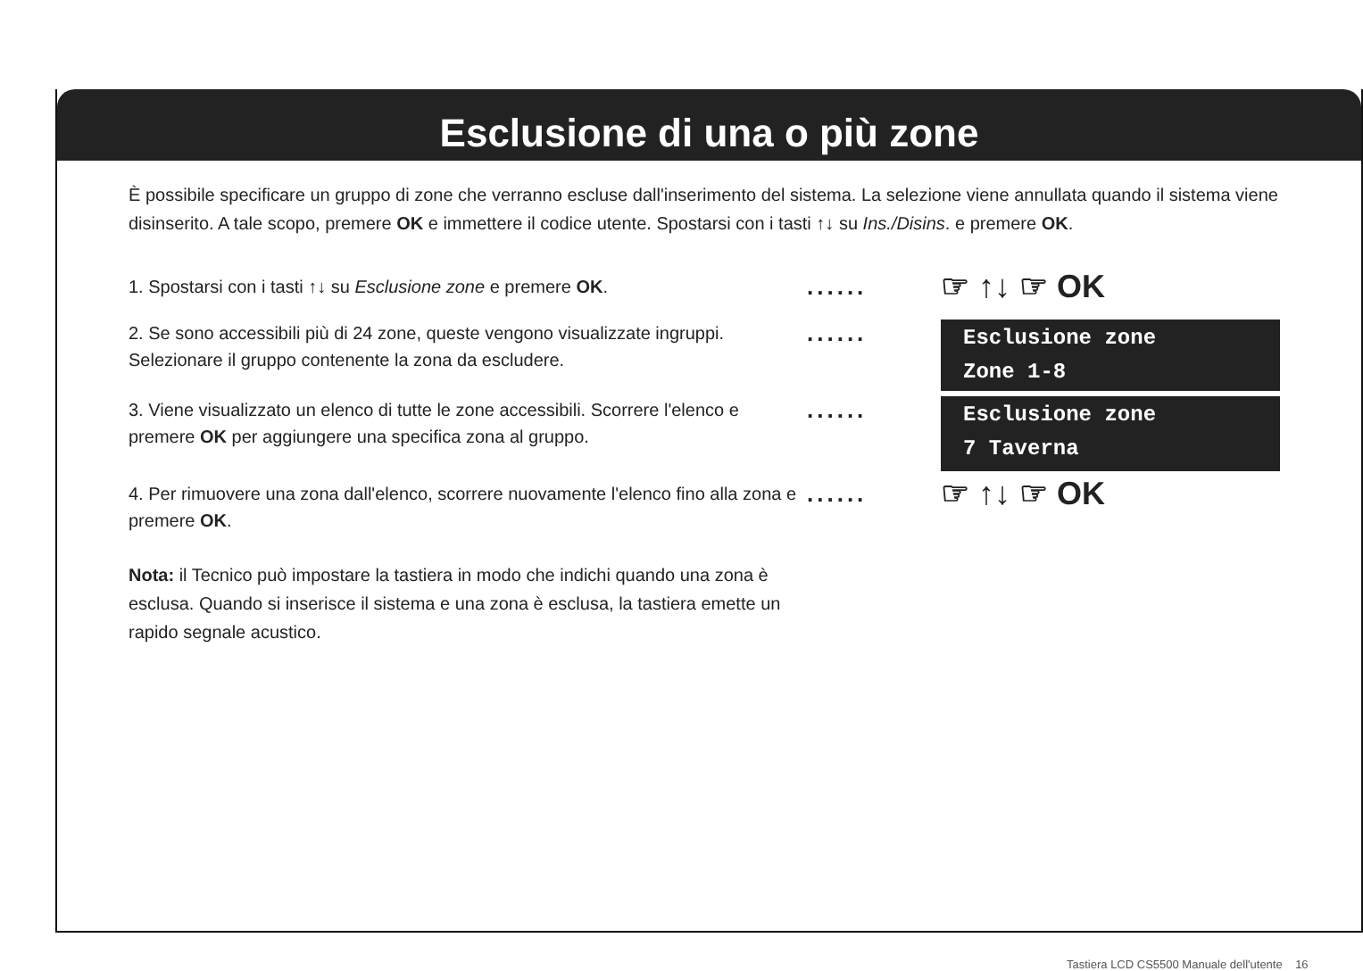Esclusione di una o più zone
È possibile specificare un gruppo di zone che verranno escluse dall'inserimento del sistema. La selezione viene annullata quando il sistema viene disinserito. A tale scopo, premere OK e immettere il codice utente. Spostarsi con i tasti ↑↓ su Ins./Disins. e premere OK.
1. Spostarsi con i tasti ↑↓ su Esclusione zone e premere OK.
......
☞ ↑↓ ☞ OK
2. Se sono accessibili più di 24 zone, queste vengono visualizzate ingruppi. Selezionare il gruppo contenente la zona da escludere.
......
Esclusione zone
Zone 1-8
3. Viene visualizzato un elenco di tutte le zone accessibili. Scorrere l'elenco e premere OK per aggiungere una specifica zona al gruppo.
......
Esclusione zone
7 Taverna
4. Per rimuovere una zona dall'elenco, scorrere nuovamente l'elenco fino alla zona e premere OK.
......
☞ ↑↓ ☞ OK
Nota: il Tecnico può impostare la tastiera in modo che indichi quando una zona è esclusa. Quando si inserisce il sistema e una zona è esclusa, la tastiera emette un rapido segnale acustico.
Tastiera LCD CS5500 Manuale dell'utente 16